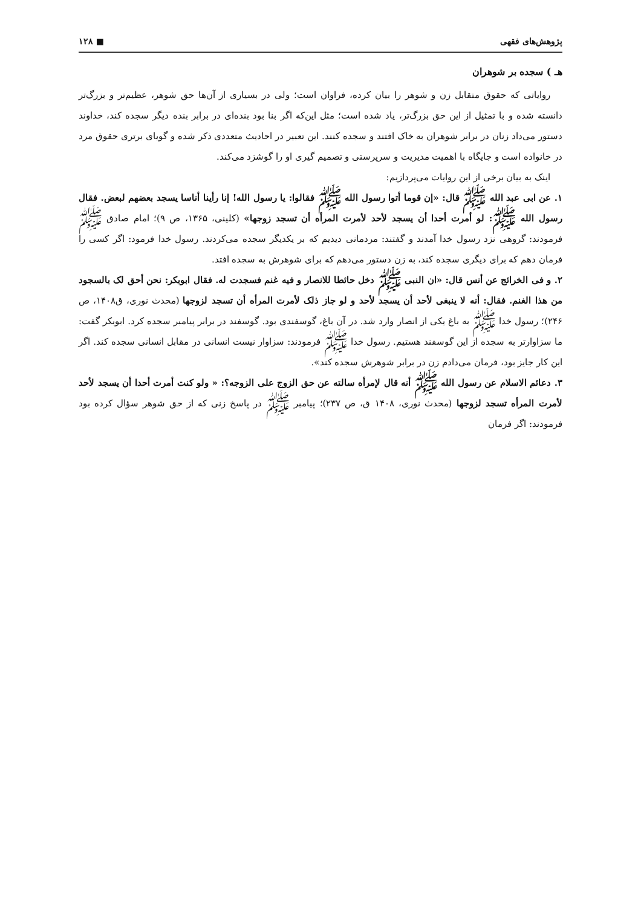پژوهش‌های فقهی ■ ۱۲۸
هـ ) سجده بر شوهران
روایاتی که حقوق متقابل زن و شوهر را بیان کرده، فراوان است؛ ولی در بسیاری از آن‌ها حق شوهر، عظیم‌تر و بزرگ‌تر دانسته شده و با تمثیل از این حق بزرگ‌تر، یاد شده است؛ مثل این‌که اگر بنا بود بنده‌ای در برابر بنده دیگر سجده کند، خداوند دستور می‌داد زنان در برابر شوهران به خاک افتند و سجده کنند. این تعبیر در احادیث متعددی ذکر شده و گویای برتری حقوق مرد در خانواده است و جایگاه با اهمیت مدیریت و سرپرستی و تصمیم گیری او را گوشزد می‌کند.
اینک به بیان برخی از این روایات می‌پردازیم:
۱. عن ابی عبد الله ﷺ قال: «إن قوما أتوا رسول الله ﷺ فقالوا: یا رسول الله! إنا رأینا أناسا یسجد بعضهم لبعض. فقال رسول الله ﷺ: لو أمرت أحدا أن یسجد لأحد لأمرت المرأه أن تسجد زوجها» (کلینی، ۱۳۶۵، ص ۹)؛ امام صادق ﷺ فرمودند: گروهی نزد رسول خدا آمدند و گفتند: مردمانی دیدیم که بر یکدیگر سجده می‌کردند. رسول خدا فرمود: اگر کسی را فرمان دهم که برای دیگری سجده کند، به زن دستور می‌دهم که برای شوهرش به سجده افتد.
۲. و فی الخرائج عن أنس قال: «ان النبی ﷺ دخل حائطا للانصار و فیه غنم فسجدت له. فقال ابوبکر: نحن أحق لک بالسجود من هذا الغنم. فقال: أنه لا ینبغی لأحد أن یسجد لأحد و لو جاز ذلک لأمرت المرأه أن تسجد لزوجها (محدث نوری، ق۱۴۰۸، ص ۲۴۶)؛ رسول خدا ﷺ به باغ یکی از انصار وارد شد. در آن باغ، گوسفندی بود. گوسفند در برابر پیامبر سجده کرد. ابوبکر گفت: ما سزاوارتر به سجده از این گوسفند هستیم. رسول خدا ﷺ فرمودند: سزاوار نیست انسانی در مقابل انسانی سجده کند. اگر این کار جایز بود، فرمان می‌دادم زن در برابر شوهرش سجده کند».
۳. دعائم الاسلام عن رسول الله ﷺ أنه قال لإمرأه سالته عن حق الزوج علی الزوجه؟: « ولو کنت أمرت أحدا أن یسجد لأحد لأمرت المرأه تسجد لزوجها (محدث نوری، ۱۴۰۸ ق، ص ۲۳۷)؛ پیامبر ﷺ در پاسخ زنی که از حق شوهر سؤال کرده بود فرمودند: اگر فرمان